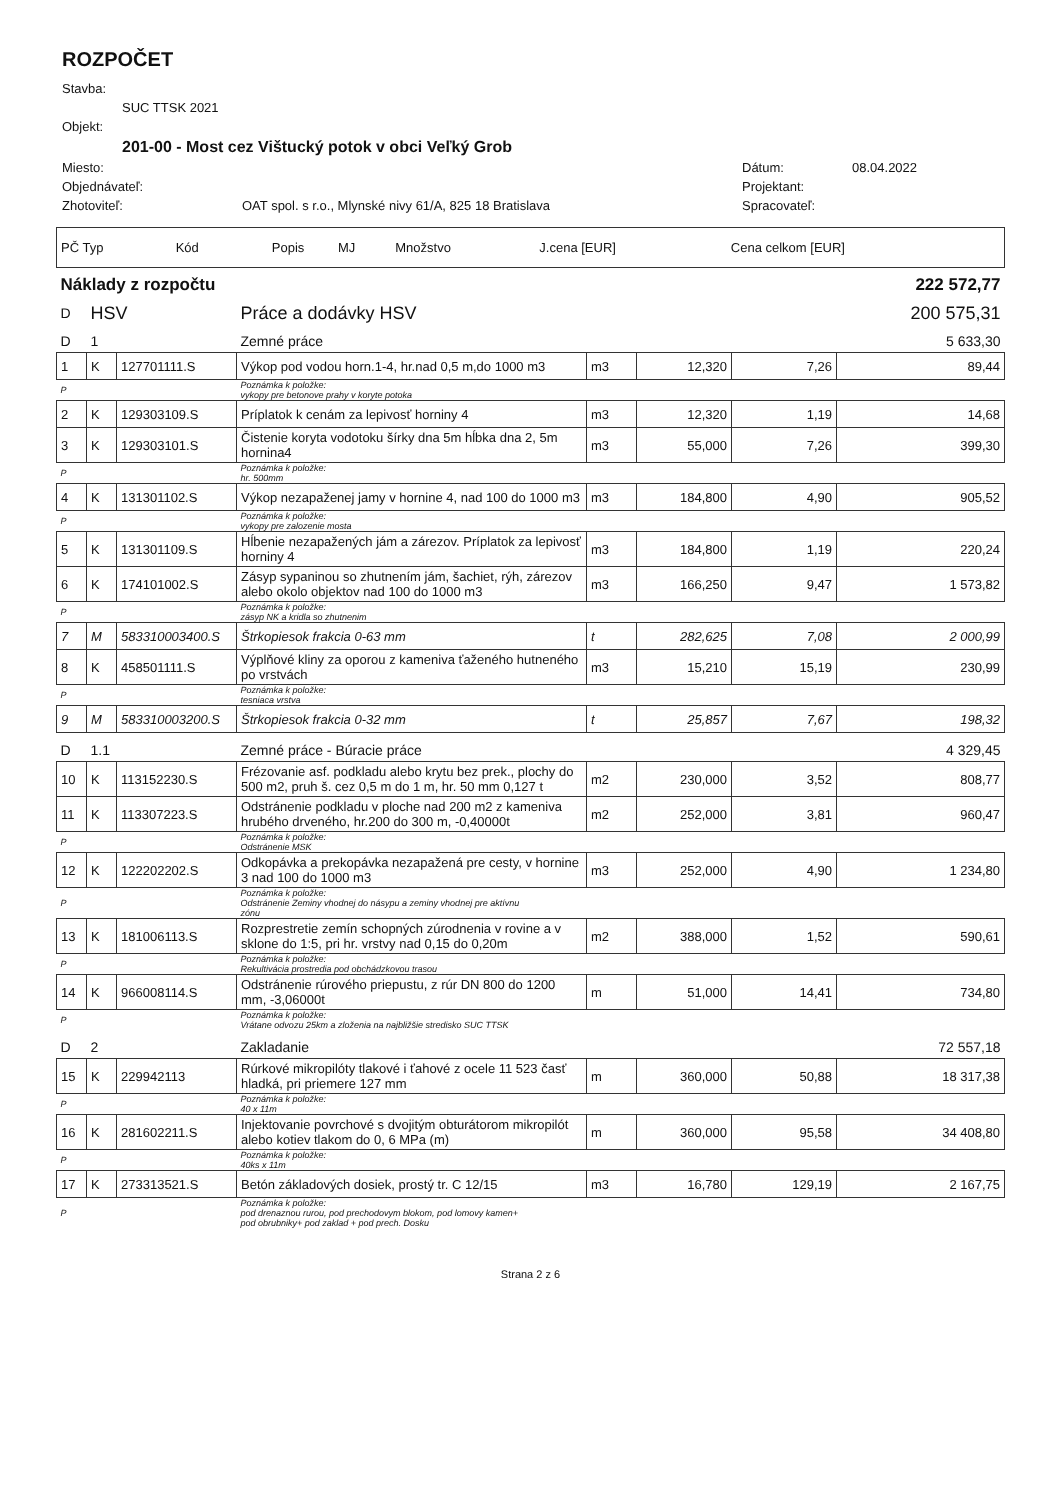ROZPOČET
Stavba:
SUC TTSK 2021
Objekt:
201-00 - Most cez Vištucký potok v obci Veľký Grob
Miesto: Dátum: 08.04.2022
Objednávateľ: Projektant:
Zhotoviteľ: OAT spol. s r.o., Mlynské nivy 61/A, 825 18 Bratislava Spracovateľ:
| PČ Typ | Kód | Popis | MJ | Množstvo | J.cena [EUR] | Cena celkom [EUR] |
| Náklady z rozpočtu | | | | 222 572,77 | | | |
| D | HSV | | Práce a dodávky HSV | 200 575,31 | | | |
| D | 1 | | Zemné práce | 5 633,30 | | | |
| 1 | K | 127701111.S | Výkop pod vodou horn.1-4, hr.nad 0,5 m,do 1000 m3 | m3 | 12,320 | 7,26 | 89,44 |
| P | | | Poznámka k položke: vykopy pre betonove prahy v koryte potoka | | | | |
| 2 | K | 129303109.S | Príplatok k cenám za lepivosť horniny 4 | m3 | 12,320 | 1,19 | 14,68 |
| 3 | K | 129303101.S | Čistenie koryta vodotoku šírky dna 5m hĺbka dna 2, 5m hornina4 | m3 | 55,000 | 7,26 | 399,30 |
| P | | | Poznámka k položke: hr. 500mm | | | | |
| 4 | K | 131301102.S | Výkop nezapaženej jamy v hornine 4, nad 100 do 1000 m3 | m3 | 184,800 | 4,90 | 905,52 |
| P | | | Poznámka k položke: vykopy pre zalozenie mosta | | | | |
| 5 | K | 131301109.S | Hĺbenie nezapažených jám a zárezov. Príplatok za lepivosť horniny 4 | m3 | 184,800 | 1,19 | 220,24 |
| 6 | K | 174101002.S | Zásyp sypaninou so zhutnením jám, šachiet, rýh, zárezov alebo okolo objektov nad 100 do 1000 m3 | m3 | 166,250 | 9,47 | 1 573,82 |
| P | | | Poznámka k položke: zásyp NK a kridla so zhutnenim | | | | |
| 7 | M | 583310003400.S | Štrkopiesok frakcia 0-63 mm | t | 282,625 | 7,08 | 2 000,99 |
| 8 | K | 458501111.S | Výplňové kliny za oporou z kameniva ťaženého hutneného po vrstvách | m3 | 15,210 | 15,19 | 230,99 |
| P | | | Poznámka k položke: tesniaca vrstva | | | | |
| 9 | M | 583310003200.S | Štrkopiesok frakcia 0-32 mm | t | 25,857 | 7,67 | 198,32 |
| D | 1.1 | | Zemné práce - Búracie práce | 4 329,45 | | | |
| 10 | K | 113152230.S | Frézovanie asf. podkladu alebo krytu bez prek., plochy do 500 m2, pruh š. cez 0,5 m do 1 m, hr. 50 mm 0,127 t | m2 | 230,000 | 3,52 | 808,77 |
| 11 | K | 113307223.S | Odstránenie podkladu v ploche nad 200 m2 z kameniva hrubého drveného, hr.200 do 300 m, -0,40000t | m2 | 252,000 | 3,81 | 960,47 |
| P | | | Poznámka k položke: Odstránenie MSK | | | | |
| 12 | K | 122202202.S | Odkopávka a prekopávka nezapažená pre cesty, v hornine 3 nad 100 do 1000 m3 | m3 | 252,000 | 4,90 | 1 234,80 |
| P | | | Poznámka k položke: Odstránenie Zeminy vhodnej do násypu a zeminy vhodnej pre aktívnu zónu | | | | |
| 13 | K | 181006113.S | Rozprestretie zemín schopných zúrodnenia v rovine a v sklone do 1:5, pri hr. vrstvy nad 0,15 do 0,20m | m2 | 388,000 | 1,52 | 590,61 |
| P | | | Poznámka k položke: Rekultivácia prostredia pod obchádzkovou trasou | | | | |
| 14 | K | 966008114.S | Odstránenie rúrového priepustu, z rúr DN 800 do 1200 mm, -3,06000t | m | 51,000 | 14,41 | 734,80 |
| P | | | Poznámka k položke: Vrátane odvozu 25km a zloženia na najbližšie stredisko SUC TTSK | | | | |
| D | 2 | | Zakladanie | 72 557,18 | | | |
| 15 | K | 229942113 | Rúrkové mikropilóty tlakové i ťahové z ocele 11 523 časť hladká, pri priemere 127 mm | m | 360,000 | 50,88 | 18 317,38 |
| P | | | Poznámka k položke: 40 x 11m | | | | |
| 16 | K | 281602211.S | Injektovanie povrchové s dvojitým obturátorom mikropilót alebo kotiev tlakom do 0, 6 MPa (m) | m | 360,000 | 95,58 | 34 408,80 |
| P | | | Poznámka k položke: 40ks x 11m | | | | |
| 17 | K | 273313521.S | Betón základových dosiek, prostý tr. C 12/15 | m3 | 16,780 | 129,19 | 2 167,75 |
| P | | | Poznámka k položke: pod drenaznou rurou, pod prechodovym blokom, pod lomovy kamen+ pod obrubniky+ pod zaklad + pod prech. Dosku | | | | |
Strana 2 z 6